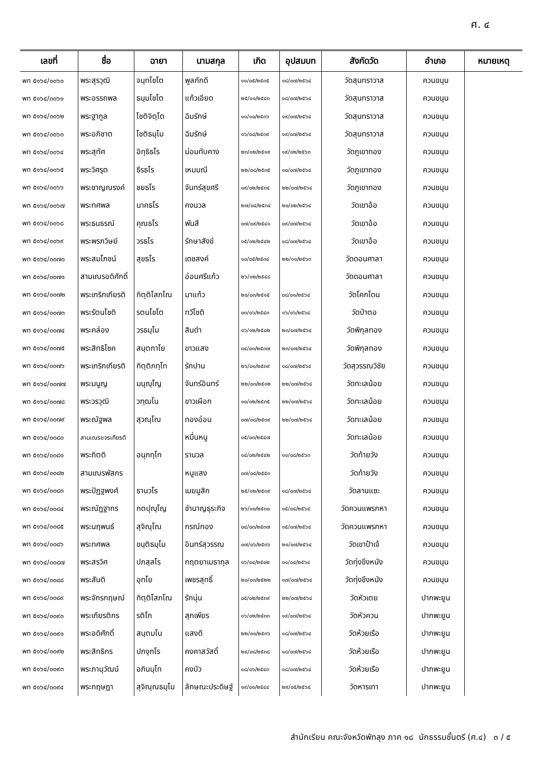ศ. ๔
| เลขที่ | ชื่อ | ฉายา | นามสกุล | เกิด | อุปสมบท | สังกัดวัด | อำเภอ | หมายเหตุ |
| --- | --- | --- | --- | --- | --- | --- | --- | --- |
| พท ๕๑๖๔/๐๐๖๐ | พระสุรวุฒิ | จนฺทโชโต | พูลภักดี | ๑๑/๐๕/๒๕๓๕ | ๑๘/๐๗/๒๕๖๔ | วัดสุนทราวาส | ควนขนุน | |
| พท ๕๑๖๔/๐๐๖๑ | พระอรรถพล | ธมฺมโชโต | แก้วเอียด | ๒๕/๑๑/๒๕๔๓ | ๑๘/๐๗/๒๕๖๔ | วัดสุนทราวาส | ควนขนุน | |
| พท ๕๑๖๔/๐๐๖๒ | พระฐากูล | โชติจิตฺโต | ฉิมรักษ์ | ๑๑/๑๐/๒๕๓๖ | ๑๙/๐๗/๒๕๖๔ | วัดสุนทราวาส | ควนขนุน | |
| พท ๕๑๖๔/๐๐๖๓ | พระอภิชาต | โชติธมฺโม | ฉิมรักษ์ | ๑๖/๐๘/๒๕๓๙ | ๑๙/๐๗/๒๕๖๔ | วัดสุนทราวาส | ควนขนุน | |
| พท ๕๑๖๔/๐๐๖๔ | พระสุทัศ | อิทฺธิธโร | ม่อมทับคาง | ๒๓/๑๒/๒๕๑๙ | ๑๙/๑๒/๒๕๖๓ | วัดภูเขาทอง | ควนขนุน | |
| พท ๕๑๖๔/๐๐๖๕ | พระวิศรุต | ธีรธโร | เหมมณี | ๒๒/๐๘/๒๕๓๕ | ๑๐/๐๗/๒๕๖๔ | วัดภูเขาทอง | ควนขนุน | |
| พท ๕๑๖๔/๐๐๖๖ | พระชาญณรงค์ | ชยธโร | จันทร์สุขศรี | ๑๙/๐๒/๒๕๓๔ | ๒๒/๐๗/๒๕๖๔ | วัดภูเขาทอง | ควนขนุน | |
| พท ๕๑๖๔/๐๐๖๗ | พระทศพล | นาคธโร | คงนวล | ๒๗/๐๔/๒๕๓๔ | ๒๐/๐๒/๒๕๖๔ | วัดเขาอ้อ | ควนขนุน | |
| พท ๕๑๖๔/๐๐๖๘ | พระธนธรณ์ | คุณธโร | พันสี | ๐๗/๐๙/๒๕๔๑ | ๐๙/๐๗/๒๕๖๔ | วัดเขาอ้อ | ควนขนุน | |
| พท ๕๑๖๔/๐๐๖๙ | พระพรภวิษย์ | วรธโร | รักษาสังข์ | ๑๕/๑๒/๒๕๔๒ | ๑๘/๐๗/๒๕๖๔ | วัดเขาอ้อ | ควนขนุน | |
| พท ๕๑๖๔/๐๐๗๐ | พระสมโภชน์ | สุขธโร | เดชสงค์ | ๑๐/๐๕/๒๕๓๔ | ๒๒/๑๑/๒๕๖๓ | วัดดอนศาลา | ควนขนุน | |
| พท ๕๑๖๔/๐๐๗๑ | สามเณรอดิศักดิ์ | | อ่อนศรีแก้ว | ๒๖/๑๒/๒๕๔๘ | | วัดดอนศาลา | ควนขนุน | |
| พท ๕๑๖๔/๐๐๗๒ | พระเกริกเกียรติ | กิตฺติโสภโณ | มาแก้ว | ๒๐/๐๓/๒๕๑๕ | ๐๘/๐๑/๒๕๖๔ | วัดโคกโดน | ควนขนุน | |
| พท ๕๑๖๔/๐๐๗๓ | พระรัตนโชติ | รตนโชโต | ทวีโชติ | ๐๓/๐๖/๒๕๔๓ | ๑๖/๐๖/๒๕๖๔ | วัดป่าตอ | ควนขนุน | |
| พท ๕๑๖๔/๐๐๗๔ | พระคล่อง | วรธมฺโม | สินดำ | ๑๖/๑๒/๒๕๐๒ | ๒๓/๐๗/๒๕๖๔ | วัดพิกุลทอง | ควนขนุน | |
| พท ๕๑๖๔/๐๐๗๕ | พระสิทธิโชค | สนฺตกาโย | ขาวแสง | ๐๔/๐๓/๒๕๓๗ | ๒๓/๐๗/๒๕๖๔ | วัดพิกุลทอง | ควนขนุน | |
| พท ๕๑๖๔/๐๐๗๖ | พระเกริกเกียรติ | กิตฺติภทฺโท | รักปาน | ๒๖/๐๑/๒๕๓๙ | ๑๘/๐๗/๒๕๖๔ | วัดสุวรรณวิชัย | ควนขนุน | |
| พท ๕๑๖๔/๐๐๗๗ | พระมนูญ | มนุญฺโญ | จันทร์อินทร์ | ๒๒/๐๓/๒๕๑๒ | ๒๒/๐๗/๒๕๖๔ | วัดทะเลน้อย | ควนขนุน | |
| พท ๕๑๖๔/๐๐๗๘ | พระวรวุฒิ | วฑฺฒโน | ขาวเผือก | ๑๐/๐๒/๒๕๓๕ | ๒๒/๐๗/๒๕๖๔ | วัดทะเลน้อย | ควนขนุน | |
| พท ๕๑๖๔/๐๐๗๙ | พระณัฐพล | สุวณฺโณ | ทองอ่อน | ๐๗/๐๘/๒๕๓๙ | ๒๒/๐๗/๒๕๖๔ | วัดทะเลน้อย | ควนขนุน | |
| พท ๕๑๖๔/๐๐๘๐ | สามเณรขจรเกียรติ | | หมื่นหนู | ๑๕/๐๓/๒๕๔๗ | | วัดทะเลน้อย | ควนขนุน | |
| พท ๕๑๖๔/๐๐๘๑ | พระกิตติ | อนุภทฺโท | รานวล | ๑๔/๐๒/๒๕๔๒ | ๑๑/๐๘/๒๕๖๓ | วัดท้ายวัง | ควนขนุน | |
| พท ๕๑๖๔/๐๐๘๒ | สามเณรพัสกร | | หนูแสง | ๐๗/๐๔/๒๕๕๓ | | วัดท้ายวัง | ควนขนุน | |
| พท ๕๑๖๔/๐๐๘๓ | พระปัฏฐพงศ์ | ธานวโร | เมฆมูสิก | ๒๕/๑๒/๒๕๓๙ | ๑๘/๐๗/๒๕๖๔ | วัดลานแซะ | ควนขนุน | |
| พท ๕๑๖๔/๐๐๘๔ | พระณัฏฐากร | กตปุญฺโญ | ชำนาญธุระกิจ | ๒๖/๑๐/๒๕๓๐ | ๑๕/๐๔/๒๕๖๔ | วัดควนแพรกหา | ควนขนุน | |
| พท ๕๑๖๔/๐๐๘๕ | พระนฤพนธ์ | สุจิณฺโณ | กรณ์ทอง | ๐๔/๐๓/๒๕๓๗ | ๑๕/๐๗/๒๕๖๔ | วัดควนแพรกหา | ควนขนุน | |
| พท ๕๑๖๔/๐๐๘๖ | พระทศพล | ขนฺติธมฺโม | อินทร์สุวรรณ | ๐๗/๐๖/๒๕๓๖ | ๒๑/๐๗/๒๕๖๔ | วัดเขาป้าเจ้ | ควนขนุน | |
| พท ๕๑๖๔/๐๐๘๗ | พระสรวิศ | ปภสฺสโร | กฤตยาเมธากุล | ๑๖/๐๔/๒๕๐๒ | ๐๑/๐๔/๒๕๖๔ | วัดทุ่งขึงหนัง | ควนขนุน | |
| พท ๕๑๖๔/๐๐๘๘ | พระสันติ | อุทโย | เพชรสุทธิ์ | ๒๐/๐๓/๒๕๒๒ | ๑๗/๐๗/๒๕๖๔ | วัดทุ่งขึงหนัง | ควนขนุน | |
| พท ๕๑๖๔/๐๐๘๙ | พระจักรกฤษณ์ | กิตฺติโสภโณ | รักนุ่น | ๐๕/๐๒/๒๕๓๙ | ๒๒/๐๗/๒๕๖๔ | วัดหัวเตย | ปากพะยูน | |
| พท ๕๑๖๔/๐๐๙๐ | พระเกียรติกร | รติโก | สุภเพียร | ๑๖/๐๒/๒๕๓๓ | ๑๙/๐๗/๒๕๖๔ | วัดหัวควน | ปากพะยูน | |
| พท ๕๑๖๔/๐๐๙๑ | พระอดิศักดิ์ | สนฺตมโน | แสงดี | ๒๒/๐๑/๒๕๓๖ | ๑๘/๐๗/๒๕๖๔ | วัดห้วยเรือ | ปากพะยูน | |
| พท ๕๑๖๔/๐๐๙๒ | พระสิทธิกร | ปภงฺกโร | คงคาสวัสดิ์ | ๒๔/๐๘/๒๕๓๘ | ๑๘/๐๗/๒๕๖๔ | วัดห้วยเรือ | ปากพะยูน | |
| พท ๕๑๖๔/๐๐๙๓ | พระภานุวัฒน์ | อภินนฺโท | คงบัว | ๑๘/๐๖/๒๕๔๓ | ๑๘/๐๗/๒๕๖๔ | วัดห้วยเรือ | ปากพะยูน | |
| พท ๕๑๖๔/๐๐๙๔ | พระกฤษฎา | สุจิณฺณธมฺโม | ลักษณะประดิษฐ์ | ๑๙/๐๑/๒๕๔๔ | ๒๙/๐๕/๒๕๖๔ | วัดหารเทา | ปากพะยูน | |
สำนักเรียน คณะจังหวัดพัทลุง ภาค ๑๘ นักธรรมชั้นตรี (ศ.๔) ๓ / ๕